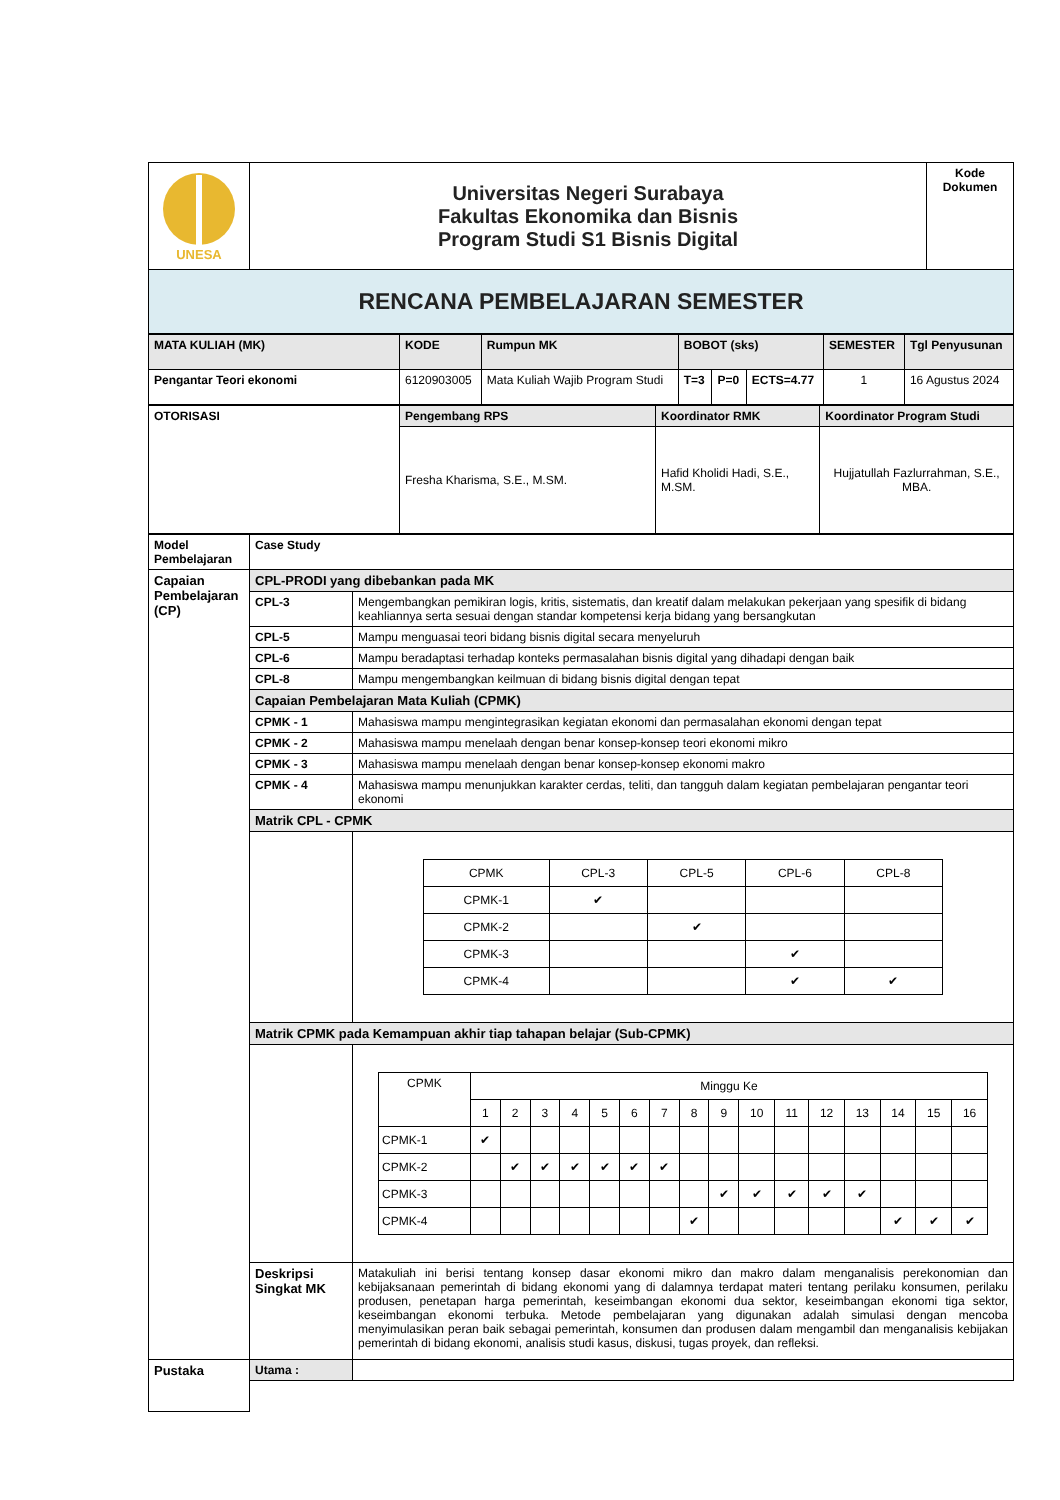| UNESA | Universitas Negeri Surabaya Fakultas Ekonomika dan Bisnis Program Studi S1 Bisnis Digital | Kode Dokumen |
| RENCANA PEMBELAJARAN SEMESTER | | |
| MATA KULIAH (MK) | KODE | Rumpun MK | BOBOT (sks) | | | SEMESTER | Tgl Penyusunan |
| Pengantar Teori ekonomi | 6120903005 | Mata Kuliah Wajib Program Studi | T=3 | P=0 | ECTS=4.77 | 1 | 16 Agustus 2024 |
| OTORISASI | Pengembang RPS | Koordinator RMK | Koordinator Program Studi |
| | Fresha Kharisma, S.E., M.SM. | Hafid Kholidi Hadi, S.E., M.SM. | Hujjatullah Fazlurrahman, S.E., MBA. |
| Model Pembelajaran | Case Study | |
| Capaian Pembelajaran (CP) | CPL-PRODI yang dibebankan pada MK | |
| | CPL-3 | Mengembangkan pemikiran logis, kritis, sistematis, dan kreatif dalam melakukan pekerjaan yang spesifik di bidang keahliannya serta sesuai dengan standar kompetensi kerja bidang yang bersangkutan |
| | CPL-5 | Mampu menguasai teori bidang bisnis digital secara menyeluruh |
| | CPL-6 | Mampu beradaptasi terhadap konteks permasalahan bisnis digital yang dihadapi dengan baik |
| | CPL-8 | Mampu mengembangkan keilmuan di bidang bisnis digital dengan tepat |
| | Capaian Pembelajaran Mata Kuliah (CPMK) | |
| | CPMK - 1 | Mahasiswa mampu mengintegrasikan kegiatan ekonomi dan permasalahan ekonomi dengan tepat |
| | CPMK - 2 | Mahasiswa mampu menelaah dengan benar konsep-konsep teori ekonomi mikro |
| | CPMK - 3 | Mahasiswa mampu menelaah dengan benar konsep-konsep ekonomi makro |
| | CPMK - 4 | Mahasiswa mampu menunjukkan karakter cerdas, teliti, dan tangguh dalam kegiatan pembelajaran pengantar teori ekonomi |
| | Matrik CPL - CPMK | |
| | | / CPMK / CPL-3 / CPL-5 / CPL-6 / CPL-8 / / CPMK-1 / ✔ / / / / / CPMK-2 / / ✔ / / / / CPMK-3 / / / ✔ / / / CPMK-4 / / / ✔ / ✔ / |
| | Matrik CPMK pada Kemampuan akhir tiap tahapan belajar (Sub-CPMK) | |
| | | / CPMK / Minggu Ke / / / / / / / / / / / / / / / / / / 1 / 2 / 3 / 4 / 5 / 6 / 7 / 8 / 9 / 10 / 11 / 12 / 13 / 14 / 15 / 16 / / CPMK-1 / ✔ / / / / / / / / / / / / / / / / / CPMK-2 / / ✔ / ✔ / ✔ / ✔ / ✔ / ✔ / / / / / / / / / / / CPMK-3 / / / / / / / / / ✔ / ✔ / ✔ / ✔ / ✔ / / / / / CPMK-4 / / / / / / / / ✔ / / / / / / ✔ / ✔ / ✔ / |
| | Deskripsi Singkat MK | Matakuliah ini berisi tentang konsep dasar ekonomi mikro dan makro dalam menganalisis perekonomian dan kebijaksanaan pemerintah di bidang ekonomi yang di dalamnya terdapat materi tentang perilaku konsumen, perilaku produsen, penetapan harga pemerintah, keseimbangan ekonomi dua sektor, keseimbangan ekonomi tiga sektor, keseimbangan ekonomi terbuka. Metode pembelajaran yang digunakan adalah simulasi dengan mencoba menyimulasikan peran baik sebagai pemerintah, konsumen dan produsen dalam mengambil dan menganalisis kebijakan pemerintah di bidang ekonomi, analisis studi kasus, diskusi, tugas proyek, dan refleksi. |
| Pustaka | Utama : | |